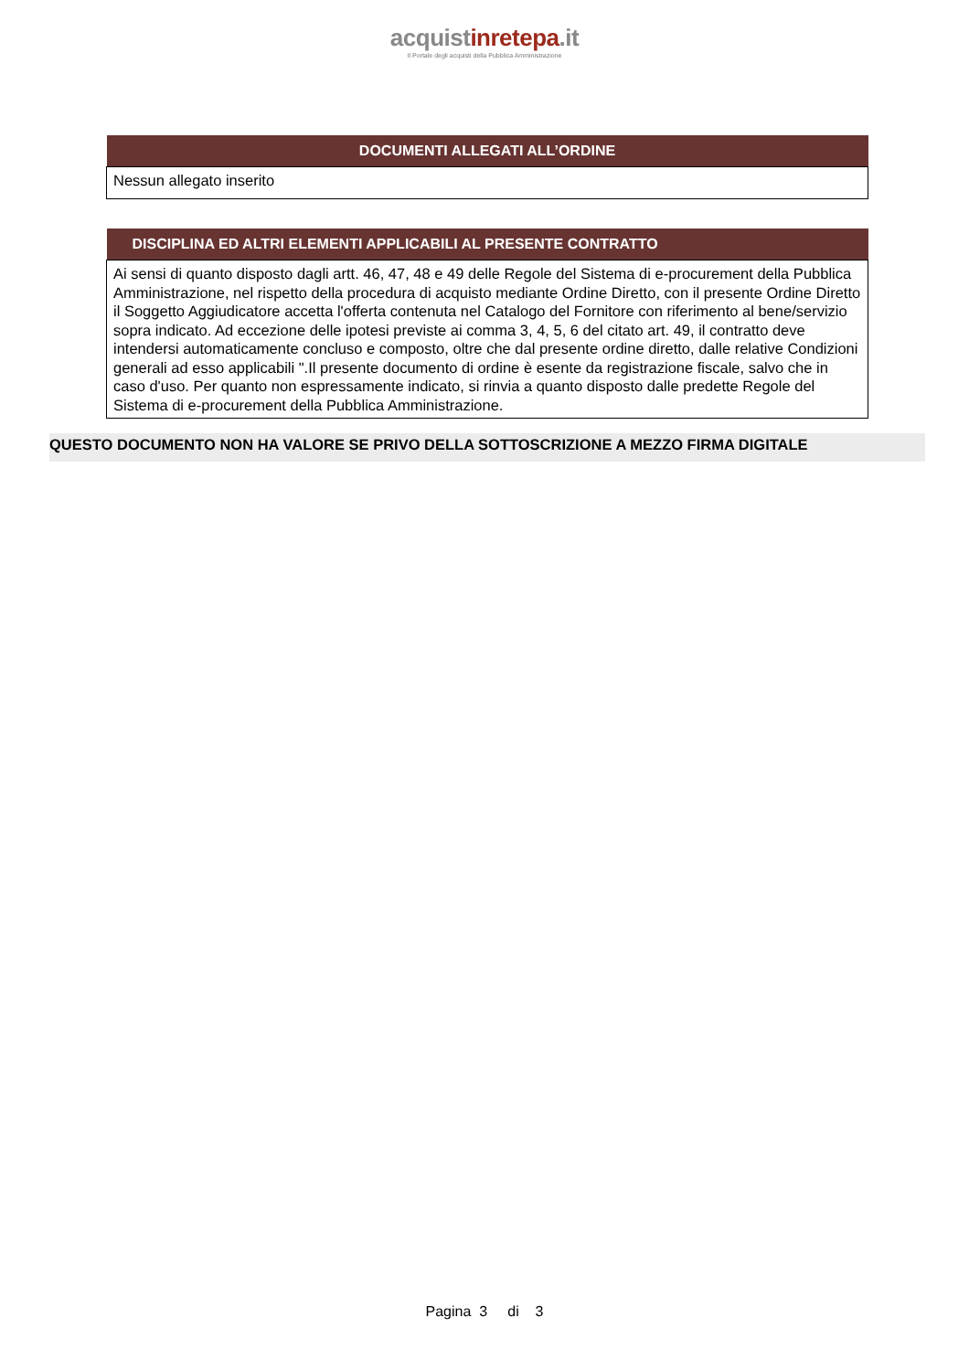acquistinretepa.it
Il Portale degli acquisti della Pubblica Amministrazione
| DOCUMENTI ALLEGATI ALL’ORDINE |
| --- |
| Nessun allegato inserito |
| DISCIPLINA ED ALTRI ELEMENTI APPLICABILI AL PRESENTE CONTRATTO |
| --- |
| Ai sensi di quanto disposto dagli artt. 46, 47, 48 e 49 delle Regole del Sistema di e-procurement della Pubblica Amministrazione, nel rispetto della procedura di acquisto mediante Ordine Diretto, con il presente Ordine Diretto il Soggetto Aggiudicatore accetta l'offerta contenuta nel Catalogo del Fornitore con riferimento al bene/servizio sopra indicato. Ad eccezione delle ipotesi previste ai comma 3, 4, 5, 6 del citato art. 49, il contratto deve intendersi automaticamente concluso e composto, oltre che dal presente ordine diretto, dalle relative Condizioni generali ad esso applicabili ".Il presente documento di ordine è esente da registrazione fiscale, salvo che in caso d'uso. Per quanto non espressamente indicato, si rinvia a quanto disposto dalle predette Regole del Sistema di e-procurement della Pubblica Amministrazione. |
QUESTO DOCUMENTO NON HA VALORE SE PRIVO DELLA SOTTOSCRIZIONE A MEZZO FIRMA DIGITALE
Pagina 3 di 3